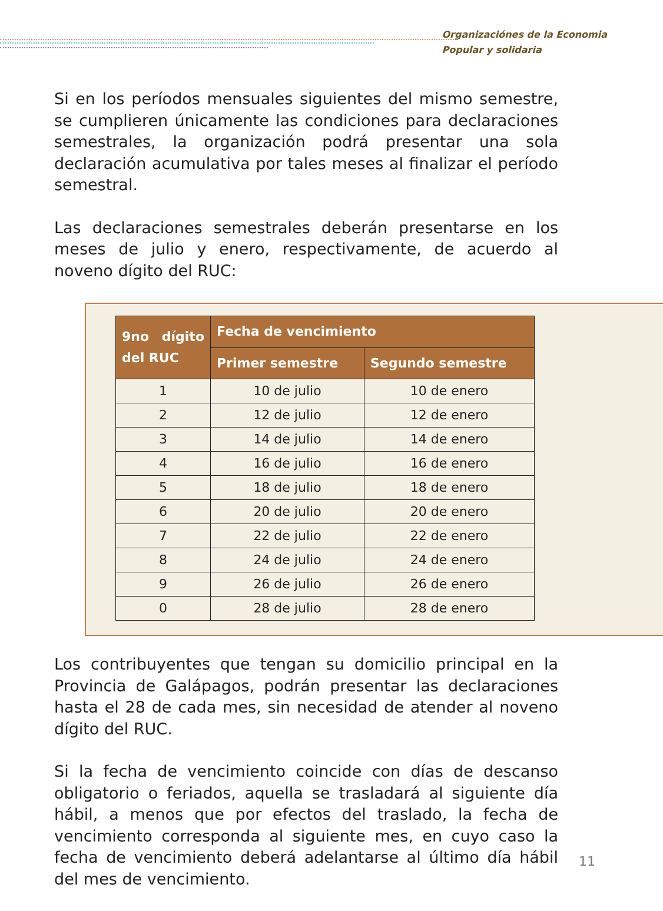Organizaciónes de la Economia
Popular y solidaria
Si en los períodos mensuales siguientes del mismo semestre, se cumplieren únicamente las condiciones para declaraciones semestrales, la organización podrá presentar una sola declaración acumulativa por tales meses al finalizar el período semestral.
Las declaraciones semestrales deberán presentarse en los meses de julio y enero, respectivamente, de acuerdo al noveno dígito del RUC:
| 9no dígito del RUC | Fecha de vencimiento | |
| --- | --- | --- |
| | Primer semestre | Segundo semestre |
| 1 | 10 de julio | 10 de enero |
| 2 | 12 de julio | 12 de enero |
| 3 | 14 de julio | 14 de enero |
| 4 | 16 de julio | 16 de enero |
| 5 | 18 de julio | 18 de enero |
| 6 | 20 de julio | 20 de enero |
| 7 | 22 de julio | 22 de enero |
| 8 | 24 de julio | 24 de enero |
| 9 | 26 de julio | 26 de enero |
| 0 | 28 de julio | 28 de enero |
Los contribuyentes que tengan su domicilio principal en la Provincia de Galápagos, podrán presentar las declaraciones hasta el 28 de cada mes, sin necesidad de atender al noveno dígito del RUC.
Si la fecha de vencimiento coincide con días de descanso obligatorio o feriados, aquella se trasladará al siguiente día hábil, a menos que por efectos del traslado, la fecha de vencimiento corresponda al siguiente mes, en cuyo caso la fecha de vencimiento deberá adelantarse al último día hábil del mes de vencimiento.
11